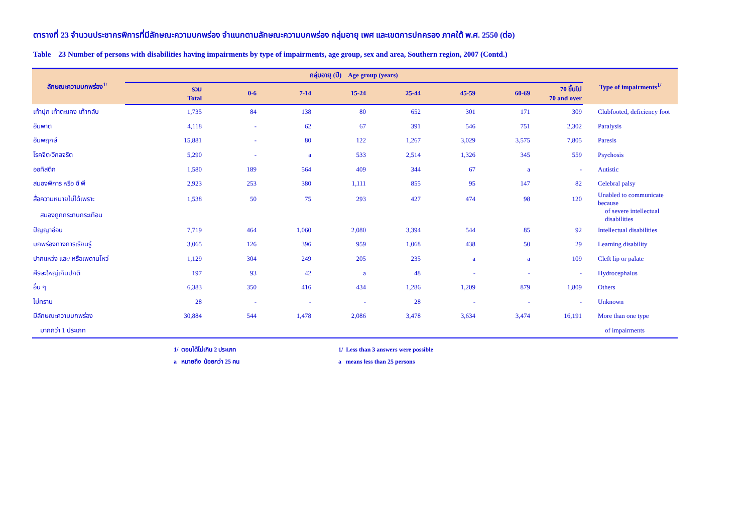ตารางที่ 23 จำนวนประชากรพิการที่มีลักษณะความบกพร่อง จำแนกตามลักษณะความบกพร่อง กลุ่มอายุ เพศ และเขตการปกครอง ภาคใต้ พ.ศ. 2550 (ต่อ)
Table 23 Number of persons with disabilities having impairments by type of impairments, age group, sex and area, Southern region, 2007 (Contd.)
| ลักษณะความบกพร่อง<sup>1/</sup> | กลุ่มอายุ (ปี) Age group (years) | | | | | | | | Type of impairments<sup>1/</sup> |
| --- | --- | --- | --- | --- | --- | --- | --- | --- | --- |
| | รวม Total | 0-6 | 7-14 | 15-24 | 25-44 | 45-59 | 60-69 | 70 ขึ้นไป 70 and over | |
| เท้าปุก เท้าตะแคง เท้ากลับ | 1,735 | 84 | 138 | 80 | 652 | 301 | 171 | 309 | Clubfooted, deficiency foot |
| อัมพาต | 4,118 | - | 62 | 67 | 391 | 546 | 751 | 2,302 | Paralysis |
| อัมพฤกษ์ | 15,881 | - | 80 | 122 | 1,267 | 3,029 | 3,575 | 7,805 | Paresis |
| โรคจิต/วิกลจริต | 5,290 | - | a | 533 | 2,514 | 1,326 | 345 | 559 | Psychosis |
| ออทิสติก | 1,580 | 189 | 564 | 409 | 344 | 67 | a | - | Autistic |
| สมองพิการ หรือ ซี พี | 2,923 | 253 | 380 | 1,111 | 855 | 95 | 147 | 82 | Celebral palsy |
| สื่อความหมายไม่ได้เพราะ | 1,538 | 50 | 75 | 293 | 427 | 474 | 98 | 120 | Unabled to communicate because |
| สมองถูกกระทบกระเทือน | | | | | | | | | of severe intellectual disabilities |
| ปัญญาอ่อน | 7,719 | 464 | 1,060 | 2,080 | 3,394 | 544 | 85 | 92 | Intellectual disabilities |
| บกพร่องทางการเรียนรู้ | 3,065 | 126 | 396 | 959 | 1,068 | 438 | 50 | 29 | Learning disability |
| ปากแหว่ง และ/ หรือเพดานโหว่ | 1,129 | 304 | 249 | 205 | 235 | a | a | 109 | Cleft lip or palate |
| ศีรษะใหญ่เกินปกติ | 197 | 93 | 42 | a | 48 | - | - | - | Hydrocephalus |
| อื่น ๆ | 6,383 | 350 | 416 | 434 | 1,286 | 1,209 | 879 | 1,809 | Others |
| ไม่ทราบ | 28 | - | - | - | 28 | - | - | - | Unknown |
| มีลักษณะความบกพร่อง | 30,884 | 544 | 1,478 | 2,086 | 3,478 | 3,634 | 3,474 | 16,191 | More than one type |
| มากกว่า 1 ประเภท | | | | | | | | | of impairments |
1/ ตอบได้ไม่เกิน 2 ประเภท
a หมายถึง น้อยกว่า 25 คน
1/ Less than 3 answers were possible
a means less than 25 persons